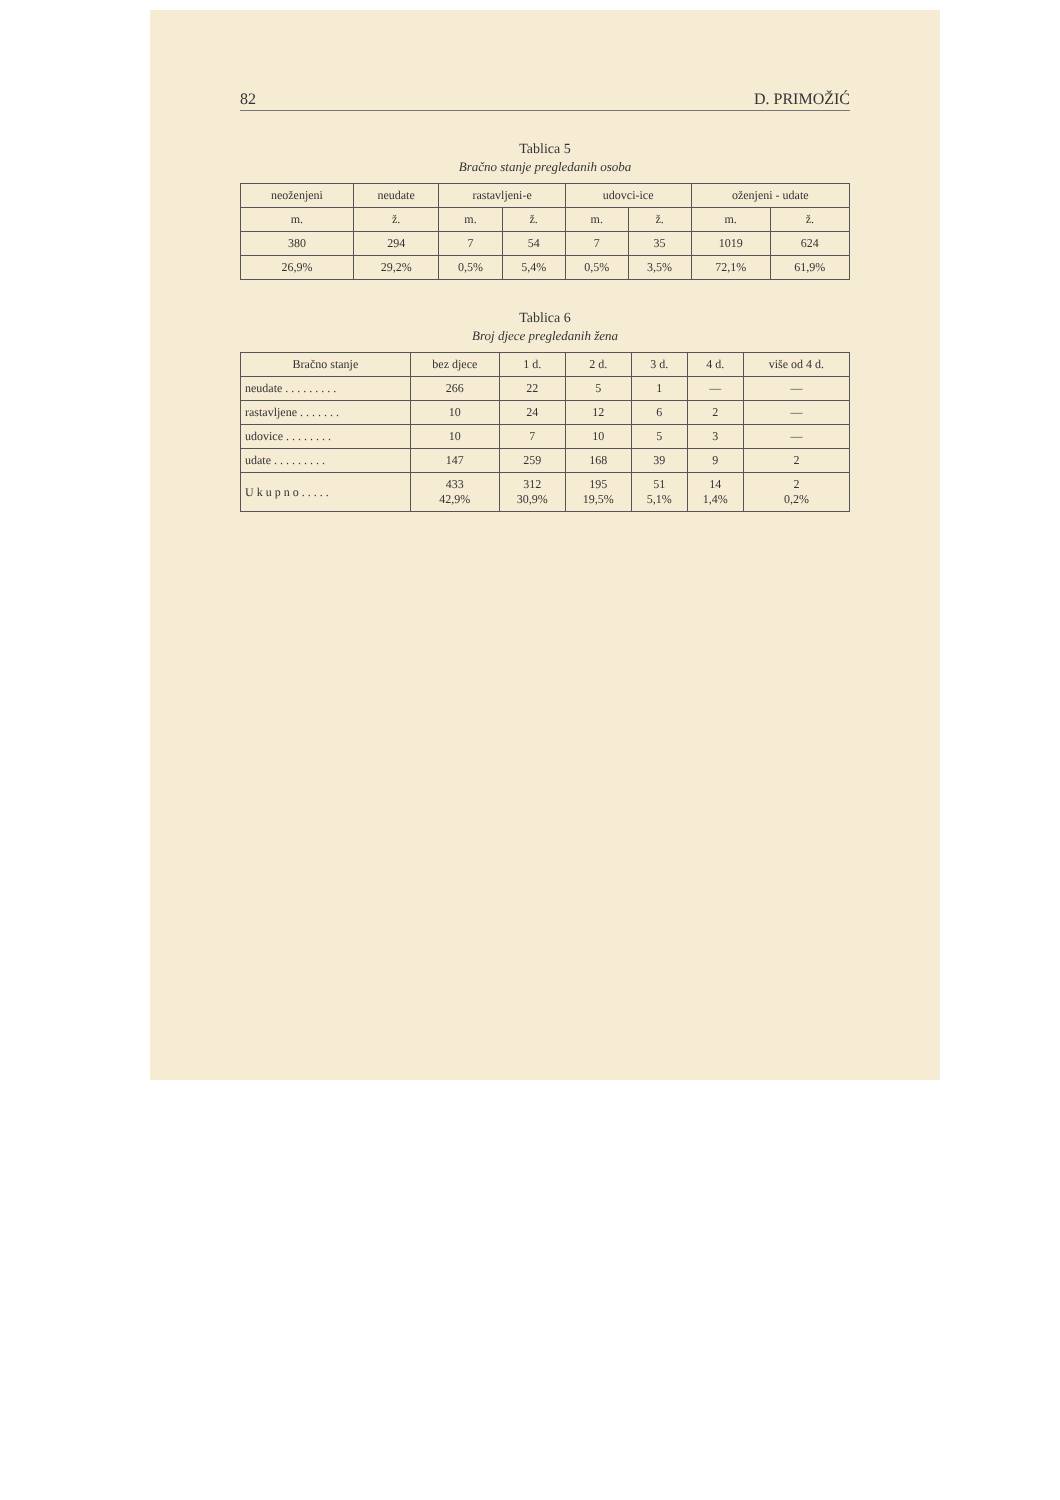82 D. PRIMOŽIĆ
Tablica 5
Bračno stanje pregledanih osoba
| neoženjeni | neudate | rastavljeni-e | | udovci-ice | | oženjeni - udate | |
| --- | --- | --- | --- | --- | --- | --- | --- |
| m. | ž. | m. | ž. | m. | ž. | m. | ž. |
| 380 | 294 | 7 | 54 | 7 | 35 | 1019 | 624 |
| 26,9% | 29,2% | 0,5% | 5,4% | 0,5% | 3,5% | 72,1% | 61,9% |
Tablica 6
Broj djece pregledanih žena
| Bračno stanje | bez djece | 1 d. | 2 d. | 3 d. | 4 d. | više od 4 d. |
| --- | --- | --- | --- | --- | --- | --- |
| neudate . . . . . . . . . | 266 | 22 | 5 | 1 | — | — |
| rastavljene . . . . . . . | 10 | 24 | 12 | 6 | 2 | — |
| udovice . . . . . . . . | 10 | 7 | 10 | 5 | 3 | — |
| udate . . . . . . . . . | 147 | 259 | 168 | 39 | 9 | 2 |
| U k u p n o . . . . . | 433 42,9% | 312 30,9% | 195 19,5% | 51 5,1% | 14 1,4% | 2 0,2% |